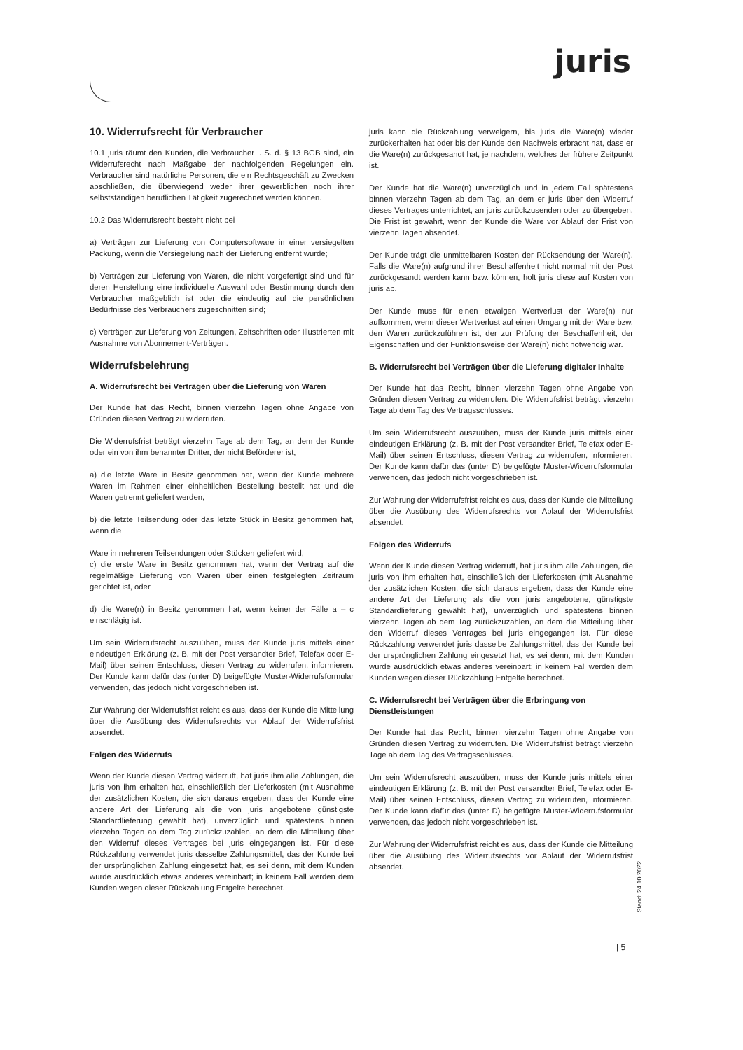juris
10. Widerrufsrecht für Verbraucher
10.1 juris räumt den Kunden, die Verbraucher i. S. d. § 13 BGB sind, ein Widerrufsrecht nach Maßgabe der nachfolgenden Regelungen ein. Verbraucher sind natürliche Personen, die ein Rechtsgeschäft zu Zwecken abschließen, die überwiegend weder ihrer gewerblichen noch ihrer selbstständigen beruflichen Tätigkeit zugerechnet werden können.
10.2 Das Widerrufsrecht besteht nicht bei
a) Verträgen zur Lieferung von Computersoftware in einer versiegelten Packung, wenn die Versiegelung nach der Lieferung entfernt wurde;
b) Verträgen zur Lieferung von Waren, die nicht vorgefertigt sind und für deren Herstellung eine individuelle Auswahl oder Bestimmung durch den Verbraucher maßgeblich ist oder die eindeutig auf die persönlichen Bedürfnisse des Verbrauchers zugeschnitten sind;
c) Verträgen zur Lieferung von Zeitungen, Zeitschriften oder Illustrierten mit Ausnahme von Abonnement-Verträgen.
Widerrufsbelehrung
A. Widerrufsrecht bei Verträgen über die Lieferung von Waren
Der Kunde hat das Recht, binnen vierzehn Tagen ohne Angabe von Gründen diesen Vertrag zu widerrufen.
Die Widerrufsfrist beträgt vierzehn Tage ab dem Tag, an dem der Kunde oder ein von ihm benannter Dritter, der nicht Beförderer ist,
a) die letzte Ware in Besitz genommen hat, wenn der Kunde mehrere Waren im Rahmen einer einheitlichen Bestellung bestellt hat und die Waren getrennt geliefert werden,
b) die letzte Teilsendung oder das letzte Stück in Besitz genommen hat, wenn die
Ware in mehreren Teilsendungen oder Stücken geliefert wird,
c) die erste Ware in Besitz genommen hat, wenn der Vertrag auf die regelmäßige Lieferung von Waren über einen festgelegten Zeitraum gerichtet ist, oder
d) die Ware(n) in Besitz genommen hat, wenn keiner der Fälle a – c einschlägig ist.
Um sein Widerrufsrecht auszuüben, muss der Kunde juris mittels einer eindeutigen Erklärung (z. B. mit der Post versandter Brief, Telefax oder E-Mail) über seinen Entschluss, diesen Vertrag zu widerrufen, informieren. Der Kunde kann dafür das (unter D) beigefügte Muster-Widerrufsformular verwenden, das jedoch nicht vorgeschrieben ist.
Zur Wahrung der Widerrufsfrist reicht es aus, dass der Kunde die Mitteilung über die Ausübung des Widerrufsrechts vor Ablauf der Widerrufsfrist absendet.
Folgen des Widerrufs
Wenn der Kunde diesen Vertrag widerruft, hat juris ihm alle Zahlungen, die juris von ihm erhalten hat, einschließlich der Lieferkosten (mit Ausnahme der zusätzlichen Kosten, die sich daraus ergeben, dass der Kunde eine andere Art der Lieferung als die von juris angebotene günstigste Standardlieferung gewählt hat), unverzüglich und spätestens binnen vierzehn Tagen ab dem Tag zurückzuzahlen, an dem die Mitteilung über den Widerruf dieses Vertrages bei juris eingegangen ist. Für diese Rückzahlung verwendet juris dasselbe Zahlungsmittel, das der Kunde bei der ursprünglichen Zahlung eingesetzt hat, es sei denn, mit dem Kunden wurde ausdrücklich etwas anderes vereinbart; in keinem Fall werden dem Kunden wegen dieser Rückzahlung Entgelte berechnet.
juris kann die Rückzahlung verweigern, bis juris die Ware(n) wieder zurückerhalten hat oder bis der Kunde den Nachweis erbracht hat, dass er die Ware(n) zurückgesandt hat, je nachdem, welches der frühere Zeitpunkt ist.
Der Kunde hat die Ware(n) unverzüglich und in jedem Fall spätestens binnen vierzehn Tagen ab dem Tag, an dem er juris über den Widerruf dieses Vertrages unterrichtet, an juris zurückzusenden oder zu übergeben. Die Frist ist gewahrt, wenn der Kunde die Ware vor Ablauf der Frist von vierzehn Tagen absendet.
Der Kunde trägt die unmittelbaren Kosten der Rücksendung der Ware(n). Falls die Ware(n) aufgrund ihrer Beschaffenheit nicht normal mit der Post zurückgesandt werden kann bzw. können, holt juris diese auf Kosten von juris ab.
Der Kunde muss für einen etwaigen Wertverlust der Ware(n) nur aufkommen, wenn dieser Wertverlust auf einen Umgang mit der Ware bzw. den Waren zurückzuführen ist, der zur Prüfung der Beschaffenheit, der Eigenschaften und der Funktionsweise der Ware(n) nicht notwendig war.
B. Widerrufsrecht bei Verträgen über die Lieferung digitaler Inhalte
Der Kunde hat das Recht, binnen vierzehn Tagen ohne Angabe von Gründen diesen Vertrag zu widerrufen. Die Widerrufsfrist beträgt vierzehn Tage ab dem Tag des Vertragsschlusses.
Um sein Widerrufsrecht auszuüben, muss der Kunde juris mittels einer eindeutigen Erklärung (z. B. mit der Post versandter Brief, Telefax oder E-Mail) über seinen Entschluss, diesen Vertrag zu widerrufen, informieren. Der Kunde kann dafür das (unter D) beigefügte Muster-Widerrufsformular verwenden, das jedoch nicht vorgeschrieben ist.
Zur Wahrung der Widerrufsfrist reicht es aus, dass der Kunde die Mitteilung über die Ausübung des Widerrufsrechts vor Ablauf der Widerrufsfrist absendet.
Folgen des Widerrufs
Wenn der Kunde diesen Vertrag widerruft, hat juris ihm alle Zahlungen, die juris von ihm erhalten hat, einschließlich der Lieferkosten (mit Ausnahme der zusätzlichen Kosten, die sich daraus ergeben, dass der Kunde eine andere Art der Lieferung als die von juris angebotene, günstigste Standardlieferung gewählt hat), unverzüglich und spätestens binnen vierzehn Tagen ab dem Tag zurückzuzahlen, an dem die Mitteilung über den Widerruf dieses Vertrages bei juris eingegangen ist. Für diese Rückzahlung verwendet juris dasselbe Zahlungsmittel, das der Kunde bei der ursprünglichen Zahlung eingesetzt hat, es sei denn, mit dem Kunden wurde ausdrücklich etwas anderes vereinbart; in keinem Fall werden dem Kunden wegen dieser Rückzahlung Entgelte berechnet.
C. Widerrufsrecht bei Verträgen über die Erbringung von Dienstleistungen
Der Kunde hat das Recht, binnen vierzehn Tagen ohne Angabe von Gründen diesen Vertrag zu widerrufen. Die Widerrufsfrist beträgt vierzehn Tage ab dem Tag des Vertragsschlusses.
Um sein Widerrufsrecht auszuüben, muss der Kunde juris mittels einer eindeutigen Erklärung (z. B. mit der Post versandter Brief, Telefax oder E-Mail) über seinen Entschluss, diesen Vertrag zu widerrufen, informieren. Der Kunde kann dafür das (unter D) beigefügte Muster-Widerrufsformular verwenden, das jedoch nicht vorgeschrieben ist.
Zur Wahrung der Widerrufsfrist reicht es aus, dass der Kunde die Mitteilung über die Ausübung des Widerrufsrechts vor Ablauf der Widerrufsfrist absendet.
Stand: 24.10.2022
| 5